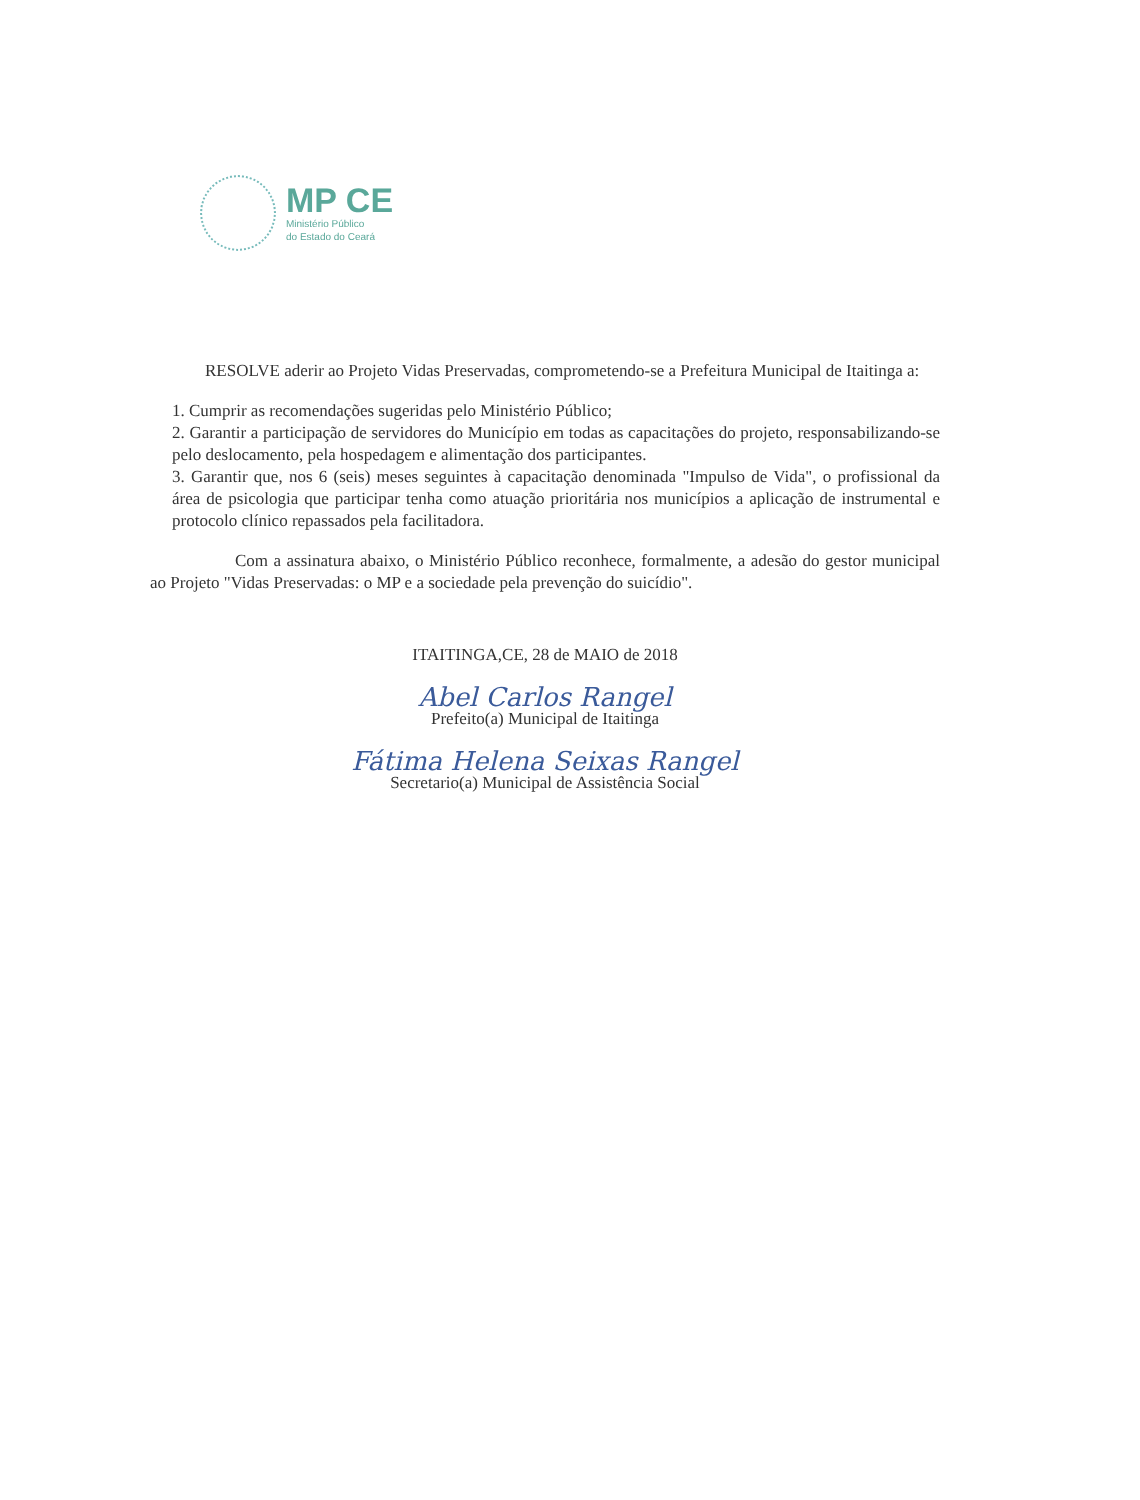MP CE
Ministério Público
do Estado do Ceará
RESOLVE aderir ao Projeto Vidas Preservadas, comprometendo-se a Prefeitura Municipal de Itaitinga a:
1. Cumprir as recomendações sugeridas pelo Ministério Público;
2. Garantir a participação de servidores do Município em todas as capacitações do projeto, responsabilizando-se pelo deslocamento, pela hospedagem e alimentação dos participantes.
3. Garantir que, nos 6 (seis) meses seguintes à capacitação denominada "Impulso de Vida", o profissional da área de psicologia que participar tenha como atuação prioritária nos municípios a aplicação de instrumental e protocolo clínico repassados pela facilitadora.
Com a assinatura abaixo, o Ministério Público reconhece, formalmente, a adesão do gestor municipal ao Projeto "Vidas Preservadas: o MP e a sociedade pela prevenção do suicídio".
ITAITINGA,CE, 28 de MAIO de 2018
Abel Carlos Rangel
Prefeito(a) Municipal de Itaitinga
Fátima Helena Seixas Rangel
Secretario(a) Municipal de Assistência Social